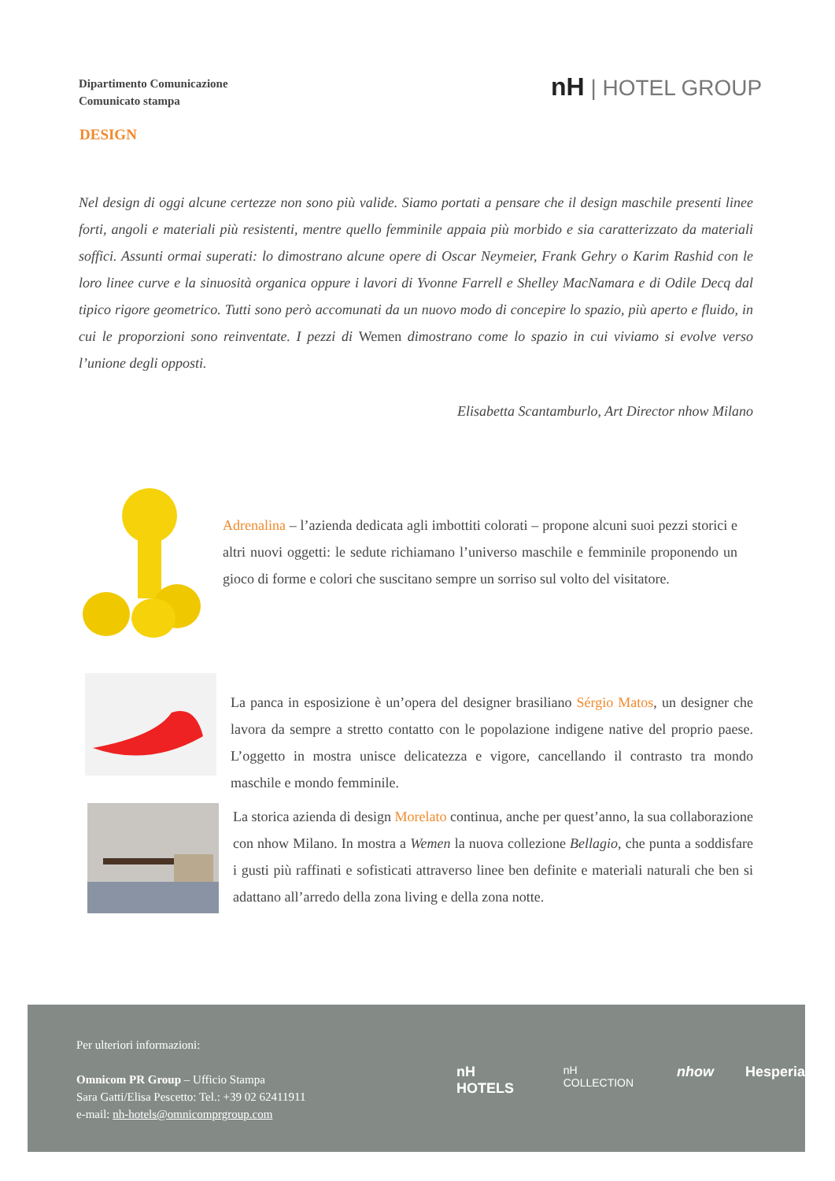Dipartimento Comunicazione
Comunicato stampa
nH | HOTEL GROUP
DESIGN
Nel design di oggi alcune certezze non sono più valide. Siamo portati a pensare che il design maschile presenti linee forti, angoli e materiali più resistenti, mentre quello femminile appaia più morbido e sia caratterizzato da materiali soffici. Assunti ormai superati: lo dimostrano alcune opere di Oscar Neymeier, Frank Gehry o Karim Rashid con le loro linee curve e la sinuosità organica oppure i lavori di Yvonne Farrell e Shelley MacNamara e di Odile Decq dal tipico rigore geometrico. Tutti sono però accomunati da un nuovo modo di concepire lo spazio, più aperto e fluido, in cui le proporzioni sono reinventate. I pezzi di Wemen dimostrano come lo spazio in cui viviamo si evolve verso l’unione degli opposti.
Elisabetta Scantamburlo, Art Director nhow Milano
Adrenalina – l’azienda dedicata agli imbottiti colorati – propone alcuni suoi pezzi storici e altri nuovi oggetti: le sedute richiamano l’universo maschile e femminile proponendo un gioco di forme e colori che suscitano sempre un sorriso sul volto del visitatore.
La panca in esposizione è un’opera del designer brasiliano Sérgio Matos, un designer che lavora da sempre a stretto contatto con le popolazione indigene native del proprio paese. L’oggetto in mostra unisce delicatezza e vigore, cancellando il contrasto tra mondo maschile e mondo femminile.
La storica azienda di design Morelato continua, anche per quest’anno, la sua collaborazione con nhow Milano. In mostra a Wemen la nuova collezione Bellagio, che punta a soddisfare i gusti più raffinati e sofisticati attraverso linee ben definite e materiali naturali che ben si adattano all’arredo della zona living e della zona notte.
Per ulteriori informazioni:
Omnicom PR Group – Ufficio Stampa
Sara Gatti/Elisa Pescetto: Tel.: +39 02 62411911
e-mail: nh-hotels@omnicomprgroup.com
nH HOTELS nH COLLECTION nhow Hesperia